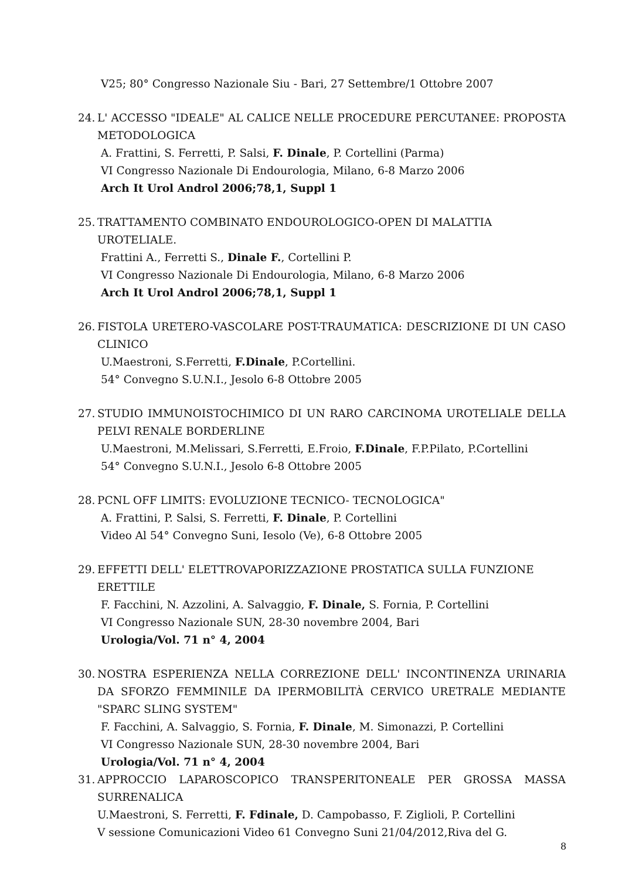V25; 80° Congresso Nazionale Siu - Bari, 27 Settembre/1 Ottobre 2007
24.
L' ACCESSO "IDEALE" AL CALICE NELLE PROCEDURE PERCUTANEE: PROPOSTA METODOLOGICA
A. Frattini, S. Ferretti, P. Salsi, F. Dinale, P. Cortellini (Parma)
VI Congresso Nazionale Di Endourologia, Milano, 6-8 Marzo 2006
Arch It Urol Androl 2006;78,1, Suppl 1
25.
TRATTAMENTO COMBINATO ENDOUROLOGICO-OPEN DI MALATTIA UROTELIALE.
Frattini A., Ferretti S., Dinale F., Cortellini P.
VI Congresso Nazionale Di Endourologia, Milano, 6-8 Marzo 2006
Arch It Urol Androl 2006;78,1, Suppl 1
26.
FISTOLA URETERO-VASCOLARE POST-TRAUMATICA: DESCRIZIONE DI UN CASO CLINICO
U.Maestroni, S.Ferretti, F.Dinale, P.Cortellini.
54° Convegno S.U.N.I., Jesolo 6-8 Ottobre 2005
27.
STUDIO IMMUNOISTOCHIMICO DI UN RARO CARCINOMA UROTELIALE DELLA PELVI RENALE BORDERLINE
U.Maestroni, M.Melissari, S.Ferretti, E.Froio, F.Dinale, F.P.Pilato, P.Cortellini
54° Convegno S.U.N.I., Jesolo 6-8 Ottobre 2005
28.
PCNL OFF LIMITS: EVOLUZIONE TECNICO- TECNOLOGICA"
A. Frattini, P. Salsi, S. Ferretti, F. Dinale, P. Cortellini
Video Al 54° Convegno Suni, Iesolo (Ve), 6-8 Ottobre 2005
29.
EFFETTI DELL' ELETTROVAPORIZZAZIONE PROSTATICA SULLA FUNZIONE ERETTILE
F. Facchini, N. Azzolini, A. Salvaggio, F. Dinale, S. Fornia, P. Cortellini
VI Congresso Nazionale SUN, 28-30 novembre 2004, Bari
Urologia/Vol. 71 n° 4, 2004
30.
NOSTRA ESPERIENZA NELLA CORREZIONE DELL' INCONTINENZA URINARIA DA SFORZO FEMMINILE DA IPERMOBILITÀ CERVICO URETRALE MEDIANTE "SPARC SLING SYSTEM"
F. Facchini, A. Salvaggio, S. Fornia, F. Dinale, M. Simonazzi, P. Cortellini
VI Congresso Nazionale SUN, 28-30 novembre 2004, Bari
Urologia/Vol. 71 n° 4, 2004
31.
APPROCCIO LAPAROSCOPICO TRANSPERITONEALE PER GROSSA MASSA SURRENALICA
U.Maestroni, S. Ferretti, F. Fdinale, D. Campobasso, F. Ziglioli, P. Cortellini
V sessione Comunicazioni Video 61 Convegno Suni 21/04/2012,Riva del G.
8